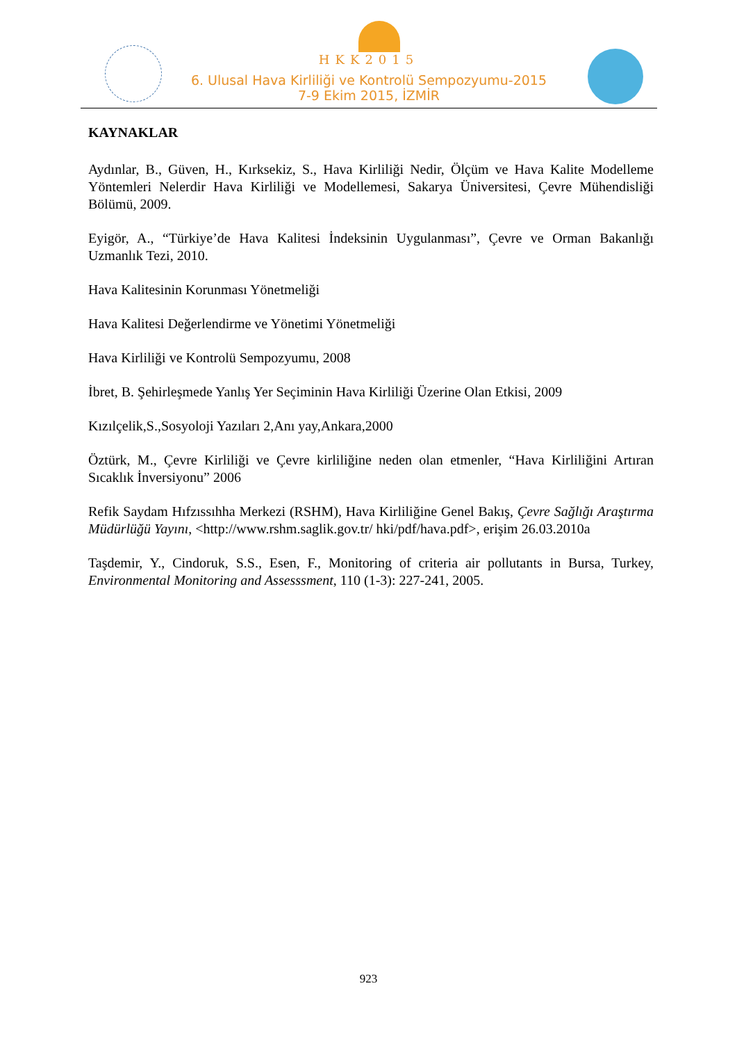HKK2015
6. Ulusal Hava Kirliliği ve Kontrolü Sempozyumu-2015
7-9 Ekim 2015, İZMİR
KAYNAKLAR
Aydınlar, B., Güven, H., Kırksekiz, S., Hava Kirliliği Nedir, Ölçüm ve Hava Kalite Modelleme Yöntemleri Nelerdir Hava Kirliliği ve Modellemesi, Sakarya Üniversitesi, Çevre Mühendisliği Bölümü, 2009.
Eyigör, A., “Türkiye’de Hava Kalitesi İndeksinin Uygulanması”, Çevre ve Orman Bakanlığı Uzmanlık Tezi, 2010.
Hava Kalitesinin Korunması Yönetmeliği
Hava Kalitesi Değerlendirme ve Yönetimi Yönetmeliği
Hava Kirliliği ve Kontrolü Sempozyumu, 2008
İbret, B. Şehirleşmede Yanlış Yer Seçiminin Hava Kirliliği Üzerine Olan Etkisi, 2009
Kızılçelik,S.,Sosyoloji Yazıları 2,Anı yay,Ankara,2000
Öztürk, M., Çevre Kirliliği ve Çevre kirliliğine neden olan etmenler, “Hava Kirliliğini Artıran Sıcaklık İnversiyonu” 2006
Refik Saydam Hıfzıssıhha Merkezi (RSHM), Hava Kirliliğine Genel Bakış, Çevre Sağlığı Araştırma Müdürlüğü Yayını, <http://www.rshm.saglik.gov.tr/ hki/pdf/hava.pdf>, erişim 26.03.2010a
Taşdemir, Y., Cindoruk, S.S., Esen, F., Monitoring of criteria air pollutants in Bursa, Turkey, Environmental Monitoring and Assesssment, 110 (1-3): 227-241, 2005.
923